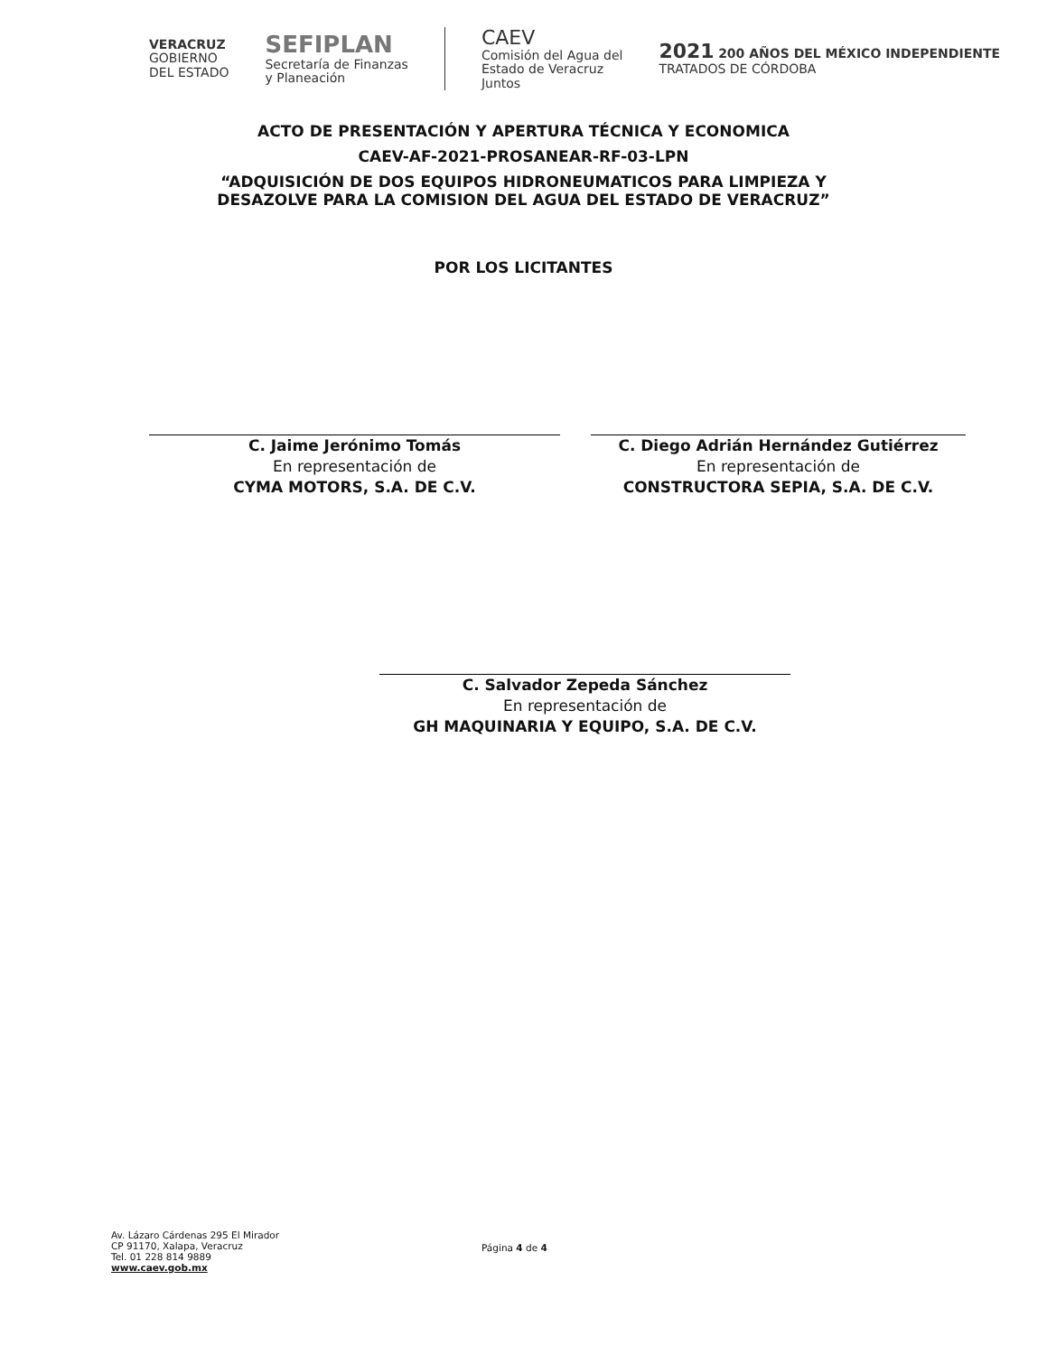VERACRUZ
GOBIERNO
DEL ESTADO
SEFIPLAN
Secretaría de Finanzas
y Planeación
CAEV
Comisión del Agua del
Estado de Veracruz
Juntos
2021 200 AÑOS DEL MÉXICO INDEPENDIENTE
TRATADOS DE CÓRDOBA
ACTO DE PRESENTACIÓN Y APERTURA TÉCNICA Y ECONOMICA
CAEV-AF-2021-PROSANEAR-RF-03-LPN
“ADQUISICIÓN DE DOS EQUIPOS HIDRONEUMATICOS PARA LIMPIEZA Y
DESAZOLVE PARA LA COMISION DEL AGUA DEL ESTADO DE VERACRUZ”
POR LOS LICITANTES
C. Jaime Jerónimo Tomás
En representación de
CYMA MOTORS, S.A. DE C.V.
C. Diego Adrián Hernández Gutiérrez
En representación de
CONSTRUCTORA SEPIA, S.A. DE C.V.
C. Salvador Zepeda Sánchez
En representación de
GH MAQUINARIA Y EQUIPO, S.A. DE C.V.
Av. Lázaro Cárdenas 295 El Mirador
CP 91170, Xalapa, Veracruz
Tel. 01 228 814 9889
www.caev.gob.mx
Página 4 de 4